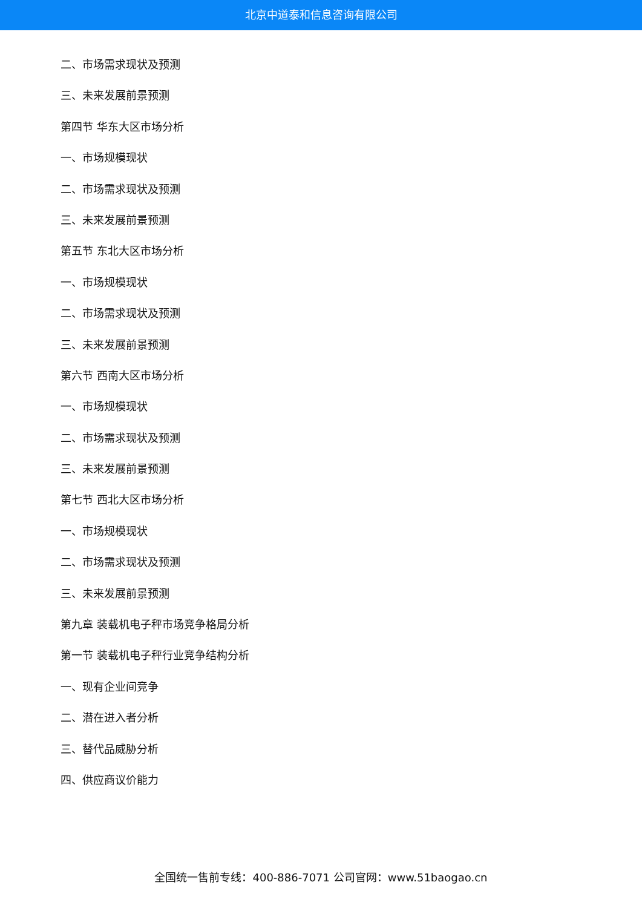北京中道泰和信息咨询有限公司
二、市场需求现状及预测
三、未来发展前景预测
第四节 华东大区市场分析
一、市场规模现状
二、市场需求现状及预测
三、未来发展前景预测
第五节 东北大区市场分析
一、市场规模现状
二、市场需求现状及预测
三、未来发展前景预测
第六节 西南大区市场分析
一、市场规模现状
二、市场需求现状及预测
三、未来发展前景预测
第七节 西北大区市场分析
一、市场规模现状
二、市场需求现状及预测
三、未来发展前景预测
第九章 装载机电子秤市场竞争格局分析
第一节 装载机电子秤行业竞争结构分析
一、现有企业间竞争
二、潜在进入者分析
三、替代品威胁分析
四、供应商议价能力
全国统一售前专线：400-886-7071 公司官网：www.51baogao.cn